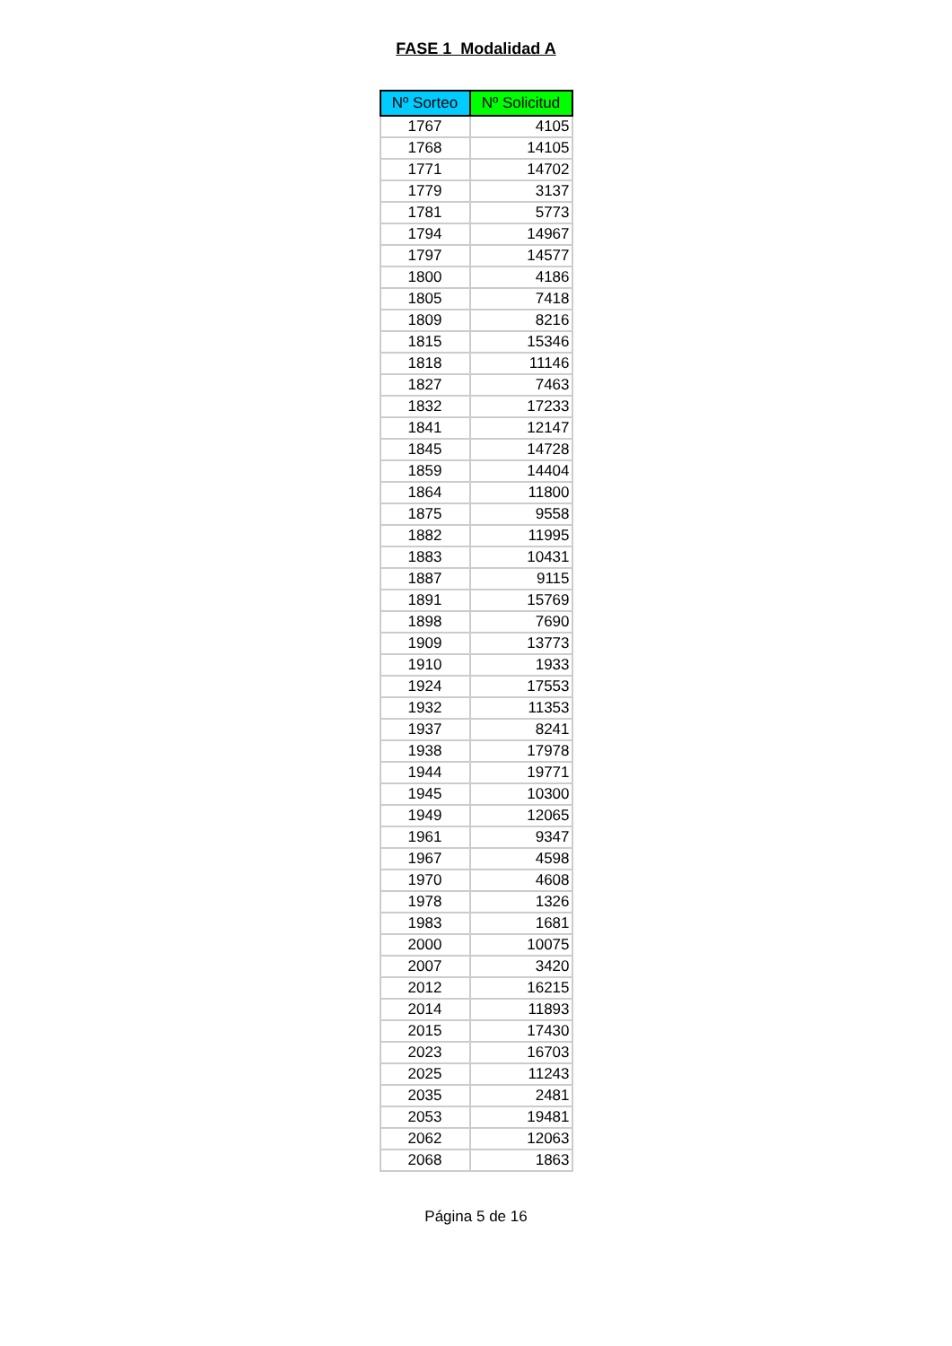FASE 1 Modalidad A
| Nº Sorteo | Nº Solicitud |
| --- | --- |
| 1767 | 4105 |
| 1768 | 14105 |
| 1771 | 14702 |
| 1779 | 3137 |
| 1781 | 5773 |
| 1794 | 14967 |
| 1797 | 14577 |
| 1800 | 4186 |
| 1805 | 7418 |
| 1809 | 8216 |
| 1815 | 15346 |
| 1818 | 11146 |
| 1827 | 7463 |
| 1832 | 17233 |
| 1841 | 12147 |
| 1845 | 14728 |
| 1859 | 14404 |
| 1864 | 11800 |
| 1875 | 9558 |
| 1882 | 11995 |
| 1883 | 10431 |
| 1887 | 9115 |
| 1891 | 15769 |
| 1898 | 7690 |
| 1909 | 13773 |
| 1910 | 1933 |
| 1924 | 17553 |
| 1932 | 11353 |
| 1937 | 8241 |
| 1938 | 17978 |
| 1944 | 19771 |
| 1945 | 10300 |
| 1949 | 12065 |
| 1961 | 9347 |
| 1967 | 4598 |
| 1970 | 4608 |
| 1978 | 1326 |
| 1983 | 1681 |
| 2000 | 10075 |
| 2007 | 3420 |
| 2012 | 16215 |
| 2014 | 11893 |
| 2015 | 17430 |
| 2023 | 16703 |
| 2025 | 11243 |
| 2035 | 2481 |
| 2053 | 19481 |
| 2062 | 12063 |
| 2068 | 1863 |
Página 5 de 16